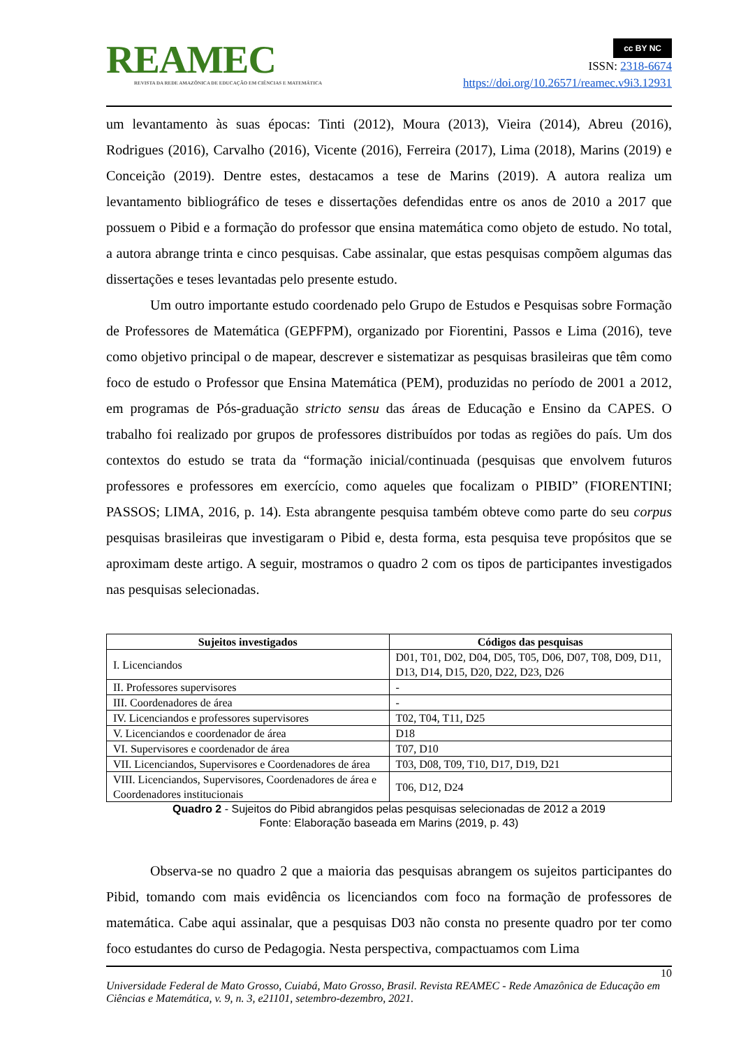REAMEC
REVISTA DA REDE AMAZÔNICA DE EDUCAÇÃO EM CIÊNCIAS E MATEMÁTICA
cc BY NC
ISSN: 2318-6674
https://doi.org/10.26571/reamec.v9i3.12931
um levantamento às suas épocas: Tinti (2012), Moura (2013), Vieira (2014), Abreu (2016), Rodrigues (2016), Carvalho (2016), Vicente (2016), Ferreira (2017), Lima (2018), Marins (2019) e Conceição (2019). Dentre estes, destacamos a tese de Marins (2019). A autora realiza um levantamento bibliográfico de teses e dissertações defendidas entre os anos de 2010 a 2017 que possuem o Pibid e a formação do professor que ensina matemática como objeto de estudo. No total, a autora abrange trinta e cinco pesquisas. Cabe assinalar, que estas pesquisas compõem algumas das dissertações e teses levantadas pelo presente estudo.
Um outro importante estudo coordenado pelo Grupo de Estudos e Pesquisas sobre Formação de Professores de Matemática (GEPFPM), organizado por Fiorentini, Passos e Lima (2016), teve como objetivo principal o de mapear, descrever e sistematizar as pesquisas brasileiras que têm como foco de estudo o Professor que Ensina Matemática (PEM), produzidas no período de 2001 a 2012, em programas de Pós-graduação stricto sensu das áreas de Educação e Ensino da CAPES. O trabalho foi realizado por grupos de professores distribuídos por todas as regiões do país. Um dos contextos do estudo se trata da “formação inicial/continuada (pesquisas que envolvem futuros professores e professores em exercício, como aqueles que focalizam o PIBID” (FIORENTINI; PASSOS; LIMA, 2016, p. 14). Esta abrangente pesquisa também obteve como parte do seu corpus pesquisas brasileiras que investigaram o Pibid e, desta forma, esta pesquisa teve propósitos que se aproximam deste artigo. A seguir, mostramos o quadro 2 com os tipos de participantes investigados nas pesquisas selecionadas.
| Sujeitos investigados | Códigos das pesquisas |
| --- | --- |
| I. Licenciandos | D01, T01, D02, D04, D05, T05, D06, D07, T08, D09, D11, D13, D14, D15, D20, D22, D23, D26 |
| II. Professores supervisores | - |
| III. Coordenadores de área | - |
| IV. Licenciandos e professores supervisores | T02, T04, T11, D25 |
| V. Licenciandos e coordenador de área | D18 |
| VI. Supervisores e coordenador de área | T07, D10 |
| VII. Licenciandos, Supervisores e Coordenadores de área | T03, D08, T09, T10, D17, D19, D21 |
| VIII. Licenciandos, Supervisores, Coordenadores de área e Coordenadores institucionais | T06, D12, D24 |
Quadro 2 - Sujeitos do Pibid abrangidos pelas pesquisas selecionadas de 2012 a 2019
Fonte: Elaboração baseada em Marins (2019, p. 43)
Observa-se no quadro 2 que a maioria das pesquisas abrangem os sujeitos participantes do Pibid, tomando com mais evidência os licenciandos com foco na formação de professores de matemática. Cabe aqui assinalar, que a pesquisas D03 não consta no presente quadro por ter como foco estudantes do curso de Pedagogia. Nesta perspectiva, compactuamos com Lima
10
Universidade Federal de Mato Grosso, Cuiabá, Mato Grosso, Brasil. Revista REAMEC - Rede Amazônica de Educação em Ciências e Matemática, v. 9, n. 3, e21101, setembro-dezembro, 2021.